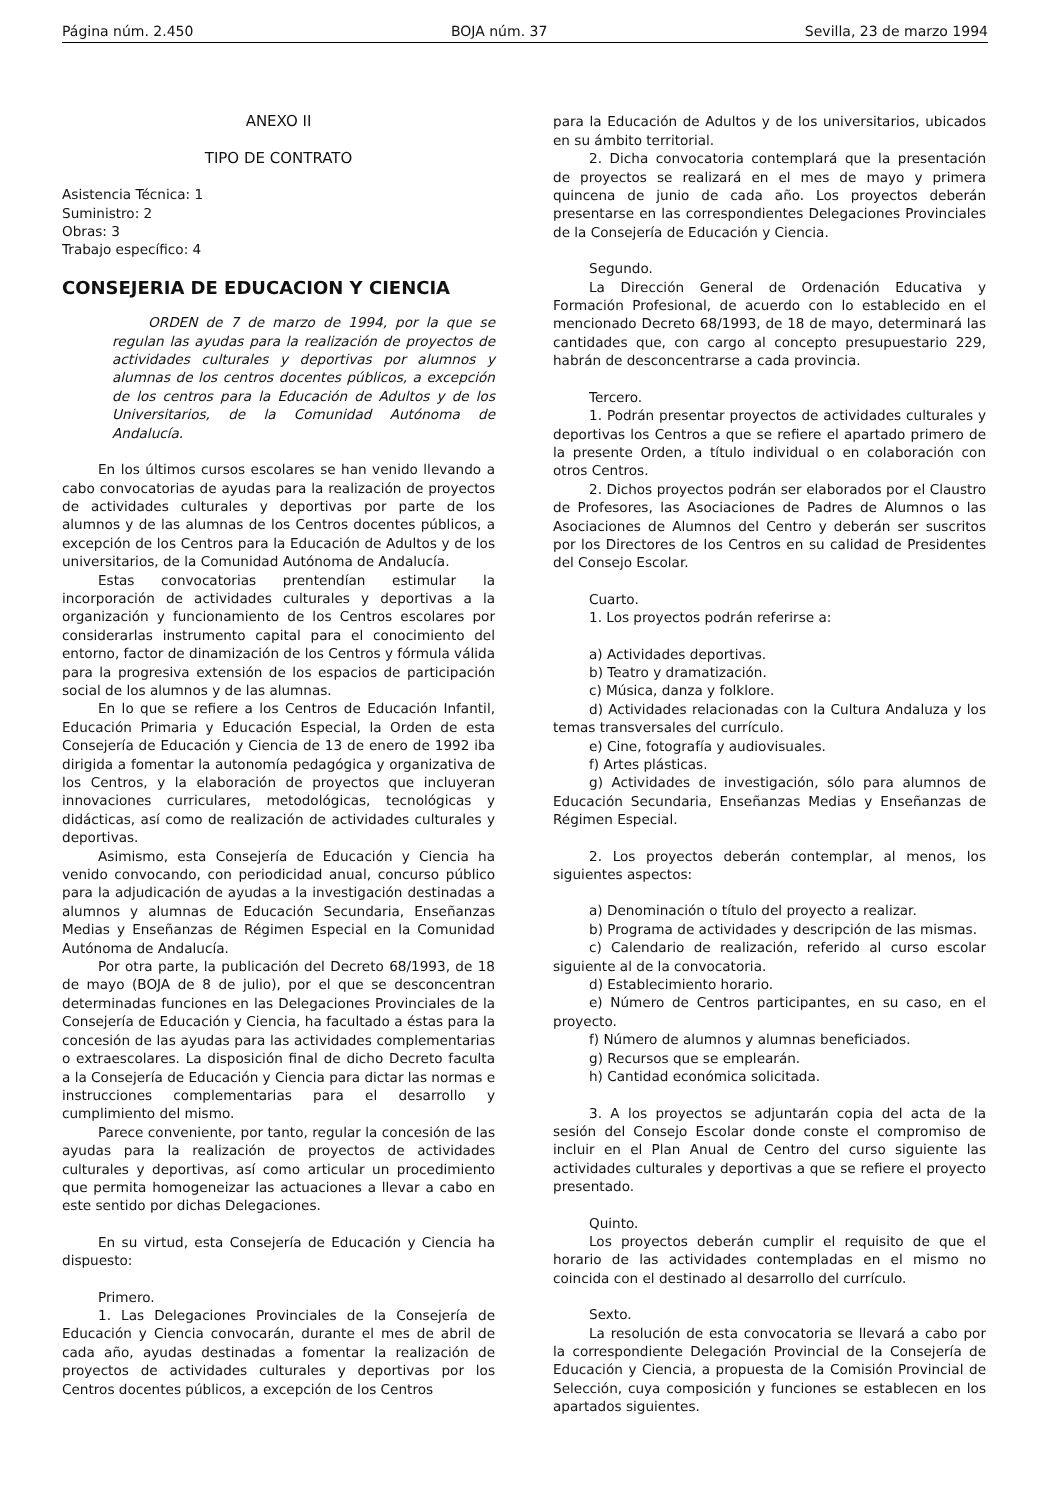Página núm. 2.450 BOJA núm. 37 Sevilla, 23 de marzo 1994
ANEXO II
TIPO DE CONTRATO
Asistencia Técnica: 1
Suministro: 2
Obras: 3
Trabajo específico: 4
CONSEJERIA DE EDUCACION Y CIENCIA
ORDEN de 7 de marzo de 1994, por la que se regulan las ayudas para la realización de proyectos de actividades culturales y deportivas por alumnos y alumnas de los centros docentes públicos, a excepción de los centros para la Educación de Adultos y de los Universitarios, de la Comunidad Autónoma de Andalucía.
En los últimos cursos escolares se han venido llevando a cabo convocatorias de ayudas para la realización de proyectos de actividades culturales y deportivas por parte de los alumnos y de las alumnas de los Centros docentes públicos, a excepción de los Centros para la Educación de Adultos y de los universitarios, de la Comunidad Autónoma de Andalucía.
Estas convocatorias prentendían estimular la incorporación de actividades culturales y deportivas a la organización y funcionamiento de los Centros escolares por considerarlas instrumento capital para el conocimiento del entorno, factor de dinamización de los Centros y fórmula válida para la progresiva extensión de los espacios de participación social de los alumnos y de las alumnas.
En lo que se refiere a los Centros de Educación Infantil, Educación Primaria y Educación Especial, la Orden de esta Consejería de Educación y Ciencia de 13 de enero de 1992 iba dirigida a fomentar la autonomía pedagógica y organizativa de los Centros, y la elaboración de proyectos que incluyeran innovaciones curriculares, metodológicas, tecnológicas y didácticas, así como de realización de actividades culturales y deportivas.
Asimismo, esta Consejería de Educación y Ciencia ha venido convocando, con periodicidad anual, concurso público para la adjudicación de ayudas a la investigación destinadas a alumnos y alumnas de Educación Secundaria, Enseñanzas Medias y Enseñanzas de Régimen Especial en la Comunidad Autónoma de Andalucía.
Por otra parte, la publicación del Decreto 68/1993, de 18 de mayo (BOJA de 8 de julio), por el que se desconcentran determinadas funciones en las Delegaciones Provinciales de la Consejería de Educación y Ciencia, ha facultado a éstas para la concesión de las ayudas para las actividades complementarias o extraescolares. La disposición final de dicho Decreto faculta a la Consejería de Educación y Ciencia para dictar las normas e instrucciones complementarias para el desarrollo y cumplimiento del mismo.
Parece conveniente, por tanto, regular la concesión de las ayudas para la realización de proyectos de actividades culturales y deportivas, así como articular un procedimiento que permita homogeneizar las actuaciones a llevar a cabo en este sentido por dichas Delegaciones.
En su virtud, esta Consejería de Educación y Ciencia ha dispuesto:
Primero.
1. Las Delegaciones Provinciales de la Consejería de Educación y Ciencia convocarán, durante el mes de abril de cada año, ayudas destinadas a fomentar la realización de proyectos de actividades culturales y deportivas por los Centros docentes públicos, a excepción de los Centros
para la Educación de Adultos y de los universitarios, ubicados en su ámbito territorial.
2. Dicha convocatoria contemplará que la presentación de proyectos se realizará en el mes de mayo y primera quincena de junio de cada año. Los proyectos deberán presentarse en las correspondientes Delegaciones Provinciales de la Consejería de Educación y Ciencia.
Segundo.
La Dirección General de Ordenación Educativa y Formación Profesional, de acuerdo con lo establecido en el mencionado Decreto 68/1993, de 18 de mayo, determinará las cantidades que, con cargo al concepto presupuestario 229, habrán de desconcentrarse a cada provincia.
Tercero.
1. Podrán presentar proyectos de actividades culturales y deportivas los Centros a que se refiere el apartado primero de la presente Orden, a título individual o en colaboración con otros Centros.
2. Dichos proyectos podrán ser elaborados por el Claustro de Profesores, las Asociaciones de Padres de Alumnos o las Asociaciones de Alumnos del Centro y deberán ser suscritos por los Directores de los Centros en su calidad de Presidentes del Consejo Escolar.
Cuarto.
1. Los proyectos podrán referirse a:
a) Actividades deportivas.
b) Teatro y dramatización.
c) Música, danza y folklore.
d) Actividades relacionadas con la Cultura Andaluza y los temas transversales del currículo.
e) Cine, fotografía y audiovisuales.
f) Artes plásticas.
g) Actividades de investigación, sólo para alumnos de Educación Secundaria, Enseñanzas Medias y Enseñanzas de Régimen Especial.
2. Los proyectos deberán contemplar, al menos, los siguientes aspectos:
a) Denominación o título del proyecto a realizar.
b) Programa de actividades y descripción de las mismas.
c) Calendario de realización, referido al curso escolar siguiente al de la convocatoria.
d) Establecimiento horario.
e) Número de Centros participantes, en su caso, en el proyecto.
f) Número de alumnos y alumnas beneficiados.
g) Recursos que se emplearán.
h) Cantidad económica solicitada.
3. A los proyectos se adjuntarán copia del acta de la sesión del Consejo Escolar donde conste el compromiso de incluir en el Plan Anual de Centro del curso siguiente las actividades culturales y deportivas a que se refiere el proyecto presentado.
Quinto.
Los proyectos deberán cumplir el requisito de que el horario de las actividades contempladas en el mismo no coincida con el destinado al desarrollo del currículo.
Sexto.
La resolución de esta convocatoria se llevará a cabo por la correspondiente Delegación Provincial de la Consejería de Educación y Ciencia, a propuesta de la Comisión Provincial de Selección, cuya composición y funciones se establecen en los apartados siguientes.